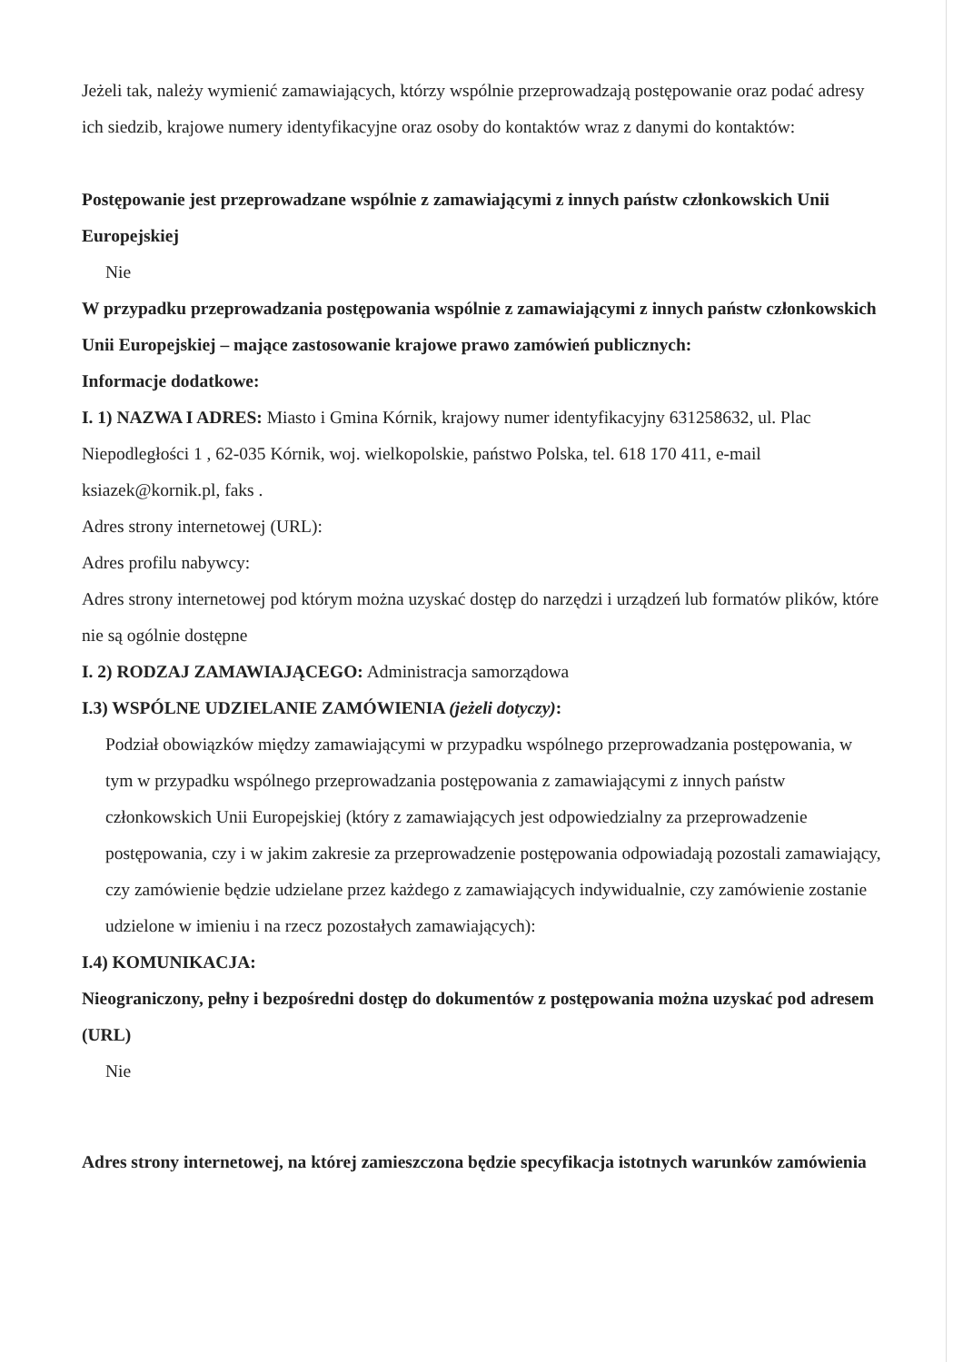Jeżeli tak, należy wymienić zamawiających, którzy wspólnie przeprowadzają postępowanie oraz podać adresy ich siedzib, krajowe numery identyfikacyjne oraz osoby do kontaktów wraz z danymi do kontaktów:
Postępowanie jest przeprowadzane wspólnie z zamawiającymi z innych państw członkowskich Unii Europejskiej
Nie
W przypadku przeprowadzania postępowania wspólnie z zamawiającymi z innych państw członkowskich Unii Europejskiej – mające zastosowanie krajowe prawo zamówień publicznych:
Informacje dodatkowe:
I. 1) NAZWA I ADRES: Miasto i Gmina Kórnik, krajowy numer identyfikacyjny 631258632, ul. Plac Niepodległości 1 , 62-035 Kórnik, woj. wielkopolskie, państwo Polska, tel. 618 170 411, e-mail ksiazek@kornik.pl, faks .
Adres strony internetowej (URL):
Adres profilu nabywcy:
Adres strony internetowej pod którym można uzyskać dostęp do narzędzi i urządzeń lub formatów plików, które nie są ogólnie dostępne
I. 2) RODZAJ ZAMAWIAJĄCEGO: Administracja samorządowa
I.3) WSPÓLNE UDZIELANIE ZAMÓWIENIA (jeżeli dotyczy):
Podział obowiązków między zamawiającymi w przypadku wspólnego przeprowadzania postępowania, w tym w przypadku wspólnego przeprowadzania postępowania z zamawiającymi z innych państw członkowskich Unii Europejskiej (który z zamawiających jest odpowiedzialny za przeprowadzenie postępowania, czy i w jakim zakresie za przeprowadzenie postępowania odpowiadają pozostali zamawiający, czy zamówienie będzie udzielane przez każdego z zamawiających indywidualnie, czy zamówienie zostanie udzielone w imieniu i na rzecz pozostałych zamawiających):
I.4) KOMUNIKACJA:
Nieograniczony, pełny i bezpośredni dostęp do dokumentów z postępowania można uzyskać pod adresem (URL)
Nie
Adres strony internetowej, na której zamieszczona będzie specyfikacja istotnych warunków zamówienia